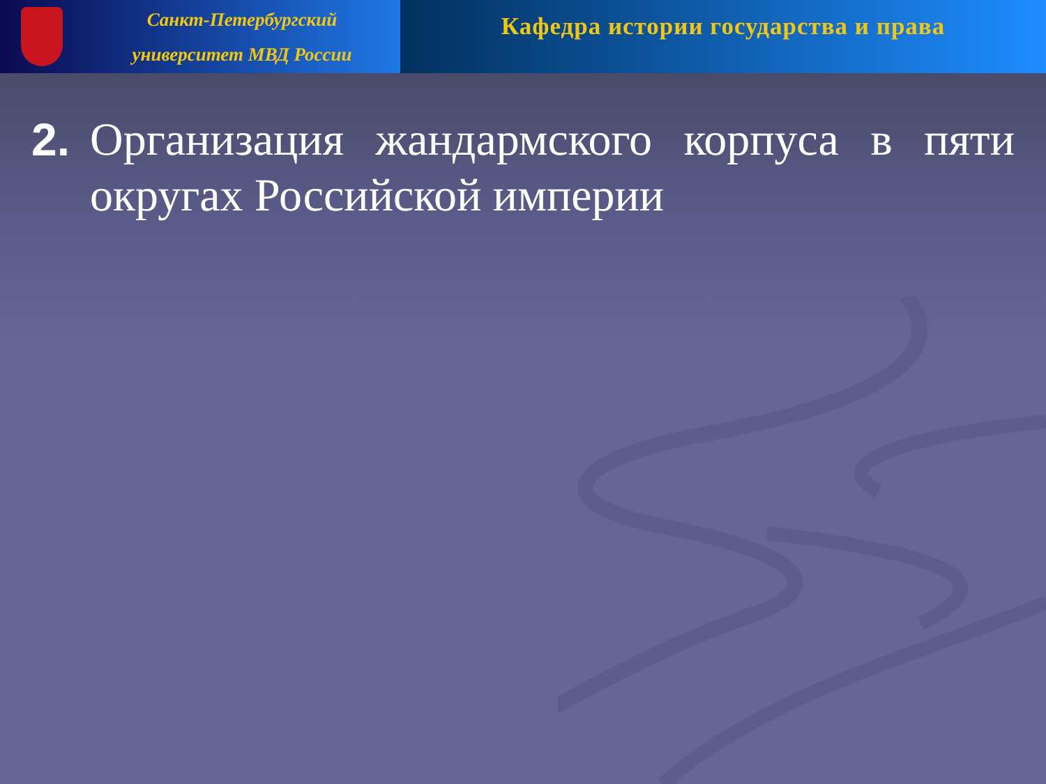Санкт-Петербургский
университет МВД России
Кафедра истории государства и права
2. Организация жандармского корпуса в пяти округах Российской империи